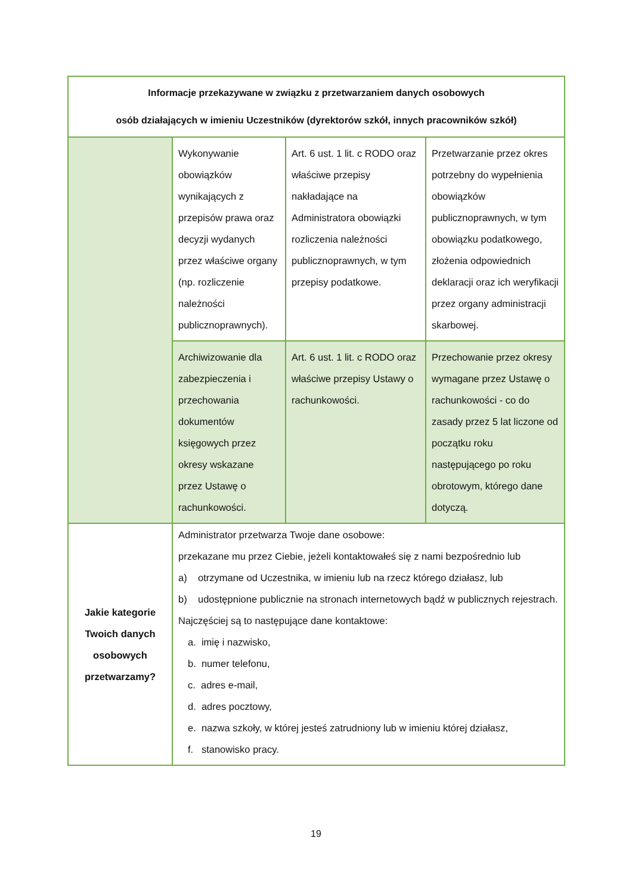| Informacje przekazywane w związku z przetwarzaniem danych osobowych osób działających w imieniu Uczestników (dyrektorów szkół, innych pracowników szkół) | | | |
| --- | --- | --- | --- |
| | Wykonywanie obowiązków wynikających z przepisów prawa oraz decyzji wydanych przez właściwe organy (np. rozliczenie należności publicznoprawnych). | Art. 6 ust. 1 lit. c RODO oraz właściwe przepisy nakładające na Administratora obowiązki rozliczenia należności publicznoprawnych, w tym przepisy podatkowe. | Przetwarzanie przez okres potrzebny do wypełnienia obowiązków publicznoprawnych, w tym obowiązku podatkowego, złożenia odpowiednich deklaracji oraz ich weryfikacji przez organy administracji skarbowej. |
| | Archiwizowanie dla zabezpieczenia i przechowania dokumentów księgowych przez okresy wskazane przez Ustawę o rachunkowości. | Art. 6 ust. 1 lit. c RODO oraz właściwe przepisy Ustawy o rachunkowości. | Przechowanie przez okresy wymagane przez Ustawę o rachunkowości - co do zasady przez 5 lat liczone od początku roku następującego po roku obrotowym, którego dane dotyczą. |
| Jakie kategorie Twoich danych osobowych przetwarzamy? | Administrator przetwarza Twoje dane osobowe: przekazane mu przez Ciebie, jeżeli kontaktowałeś się z nami bezpośrednio lub a) otrzymane od Uczestnika, w imieniu lub na rzecz którego działasz, lub b) udostępnione publicznie na stronach internetowych bądź w publicznych rejestrach. Najczęściej są to następujące dane kontaktowe: a. imię i nazwisko, b. numer telefonu, c. adres e-mail, d. adres pocztowy, e. nazwa szkoły, w której jesteś zatrudniony lub w imieniu której działasz, f. stanowisko pracy. | | |
19